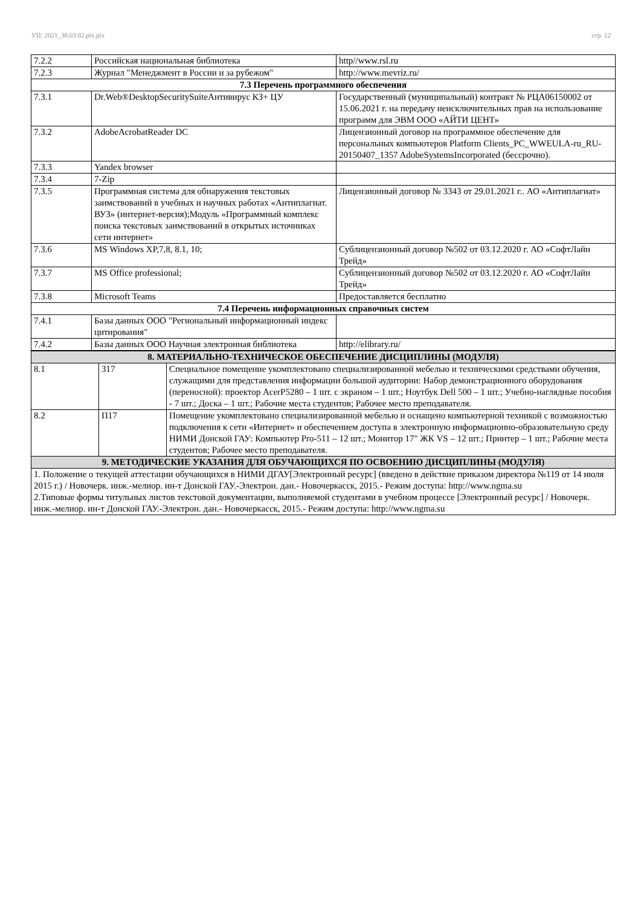УП: 2021_38.03.02.plx.plx стр. 12
| 7.2.2 | Российская национальная библиотека | http//www.rsl.ru |
| 7.2.3 | Журнал "Менеджмент в России и за рубежом" | http://www.mevriz.ru/ |
| 7.3 Перечень программного обеспечения | | |
| 7.3.1 | Dr.Web®DesktopSecuritySuiteАнтивирус КЗ+ ЦУ | Государственный (муниципальный) контракт № РЦА06150002 от 15.06.2021 г. на передачу неисключительных прав на использование программ для ЭВМ ООО «АЙТИ ЦЕНТ» |
| 7.3.2 | AdobeAcrobatReader DC | Лицензионный договор на программное обеспечение для персональных компьютеров Platform Clients_PC_WWEULA-ru_RU-20150407_1357 AdobeSystemsIncorporated (бессрочно). |
| 7.3.3 | Yandex browser | |
| 7.3.4 | 7-Zip | |
| 7.3.5 | Программная система для обнаружения текстовых заимствований в учебных и научных работах «Антиплагиат. ВУЗ» (интернет-версия);Модуль «Программный комплекс поиска текстовых заимствований в открытых источниках сети интернет» | Лицензионный договор № 3343 от 29.01.2021 г.. АО «Антиплагиат» |
| 7.3.6 | MS Windows XP,7,8, 8.1, 10; | Сублицензионный договор №502 от 03.12.2020 г. АО «СофтЛайн Трейд» |
| 7.3.7 | MS Office professional; | Сублицензионный договор №502 от 03.12.2020 г. АО «СофтЛайн Трейд» |
| 7.3.8 | Microsoft Teams | Предоставляется бесплатно |
| 7.4 Перечень информационных справочных систем | | |
| 7.4.1 | Базы данных ООО "Региональный информационный индекс цитирования" | |
| 7.4.2 | Базы данных ООО Научная электронная библиотека | http://elibrary.ru/ |
| 8. МАТЕРИАЛЬНО-ТЕХНИЧЕСКОЕ ОБЕСПЕЧЕНИЕ ДИСЦИПЛИНЫ (МОДУЛЯ) | | |
| 8.1 | 317 | Специальное помещение укомплектовано специализированной мебелью и техническими средствами обучения, служащими для представления информации большой аудитории: Набор демонстрационного оборудования (переносной): проектор AcerP5280 – 1 шт. с экраном – 1 шт.; Ноутбук Dell 500 – 1 шт.; Учебно-наглядные пособия - 7 шт.; Доска – 1 шт.; Рабочие места студентов; Рабочее место преподавателя. |
| 8.2 | П17 | Помещение укомплектовано специализированной мебелью и оснащено компьютерной техникой с возможностью подключения к сети «Интернет» и обеспечением доступа в электронную информационно-образовательную среду НИМИ Донской ГАУ: Компьютер Pro-511 – 12 шт.; Монитор 17" ЖК VS – 12 шт.; Принтер – 1 шт.; Рабочие места студентов; Рабочее место преподавателя. |
| 9. МЕТОДИЧЕСКИЕ УКАЗАНИЯ ДЛЯ ОБУЧАЮЩИХСЯ ПО ОСВОЕНИЮ ДИСЦИПЛИНЫ (МОДУЛЯ) | | |
| 1. Положение о текущей аттестации обучающихся в НИМИ ДГАУ[Электронный ресурс] (введено в действие приказом директора №119 от 14 июля 2015 г.) / Новочерк. инж.-мелиор. ин-т Донской ГАУ.-Электрон. дан.- Новочеркасск, 2015.- Режим доступа: http://www.ngma.su 2.Типовые формы титульных листов текстовой документации, выполняемой студентами в учебном процессе [Электронный ресурс] / Новочерк. инж.-мелиор. ин-т Донской ГАУ.-Электрон. дан.- Новочеркасск, 2015.- Режим доступа: http://www.ngma.su | | |